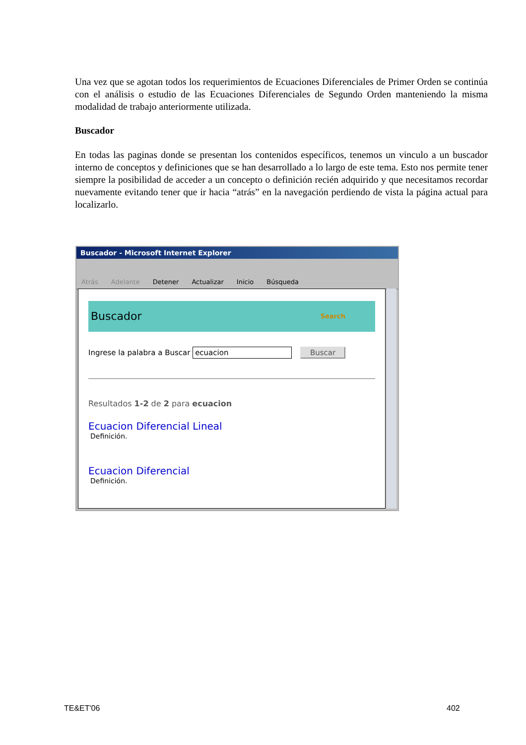Una vez que se agotan todos los requerimientos de Ecuaciones Diferenciales de Primer Orden se continúa con el análisis o estudio de las Ecuaciones Diferenciales de Segundo Orden manteniendo la misma modalidad de trabajo anteriormente utilizada.
Buscador
En todas las paginas donde se presentan los contenidos específicos, tenemos un vinculo a un buscador interno de conceptos y definiciones que se han desarrollado a lo largo de este tema. Esto nos permite tener siempre la posibilidad de acceder a un concepto o definición recién adquirido y que necesitamos recordar nuevamente evitando tener que ir hacia “atrás” en la navegación perdiendo de vista la página actual para localizarlo.
Buscador - Microsoft Internet Explorer
Atrás Adelante Detener Actualizar Inicio Búsqueda
Buscador Search
Ingrese la palabra a Buscar ecuacion Buscar
Resultados 1-2 de 2 para ecuacion
Ecuacion Diferencial Lineal
Definición.
Ecuacion Diferencial
Definición.
TE&ET'06 402